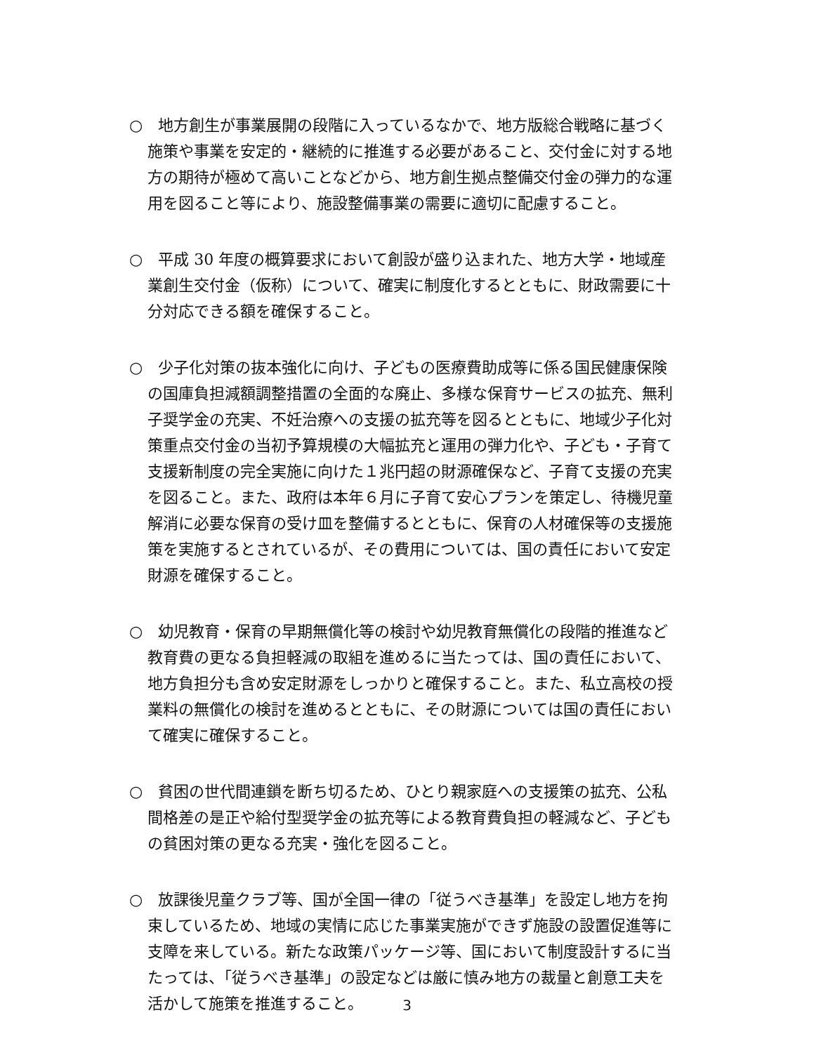○　地方創生が事業展開の段階に入っているなかで、地方版総合戦略に基づく施策や事業を安定的・継続的に推進する必要があること、交付金に対する地方の期待が極めて高いことなどから、地方創生拠点整備交付金の弾力的な運用を図ること等により、施設整備事業の需要に適切に配慮すること。
○　平成 30 年度の概算要求において創設が盛り込まれた、地方大学・地域産業創生交付金（仮称）について、確実に制度化するとともに、財政需要に十分対応できる額を確保すること。
○　少子化対策の抜本強化に向け、子どもの医療費助成等に係る国民健康保険の国庫負担減額調整措置の全面的な廃止、多様な保育サービスの拡充、無利子奨学金の充実、不妊治療への支援の拡充等を図るとともに、地域少子化対策重点交付金の当初予算規模の大幅拡充と運用の弾力化や、子ども・子育て支援新制度の完全実施に向けた１兆円超の財源確保など、子育て支援の充実を図ること。また、政府は本年６月に子育て安心プランを策定し、待機児童解消に必要な保育の受け皿を整備するとともに、保育の人材確保等の支援施策を実施するとされているが、その費用については、国の責任において安定財源を確保すること。
○　幼児教育・保育の早期無償化等の検討や幼児教育無償化の段階的推進など教育費の更なる負担軽減の取組を進めるに当たっては、国の責任において、地方負担分も含め安定財源をしっかりと確保すること。また、私立高校の授業料の無償化の検討を進めるとともに、その財源については国の責任において確実に確保すること。
○　貧困の世代間連鎖を断ち切るため、ひとり親家庭への支援策の拡充、公私間格差の是正や給付型奨学金の拡充等による教育費負担の軽減など、子どもの貧困対策の更なる充実・強化を図ること。
○　放課後児童クラブ等、国が全国一律の「従うべき基準」を設定し地方を拘束しているため、地域の実情に応じた事業実施ができず施設の設置促進等に支障を来している。新たな政策パッケージ等、国において制度設計するに当たっては、「従うべき基準」の設定などは厳に慎み地方の裁量と創意工夫を活かして施策を推進すること。
3